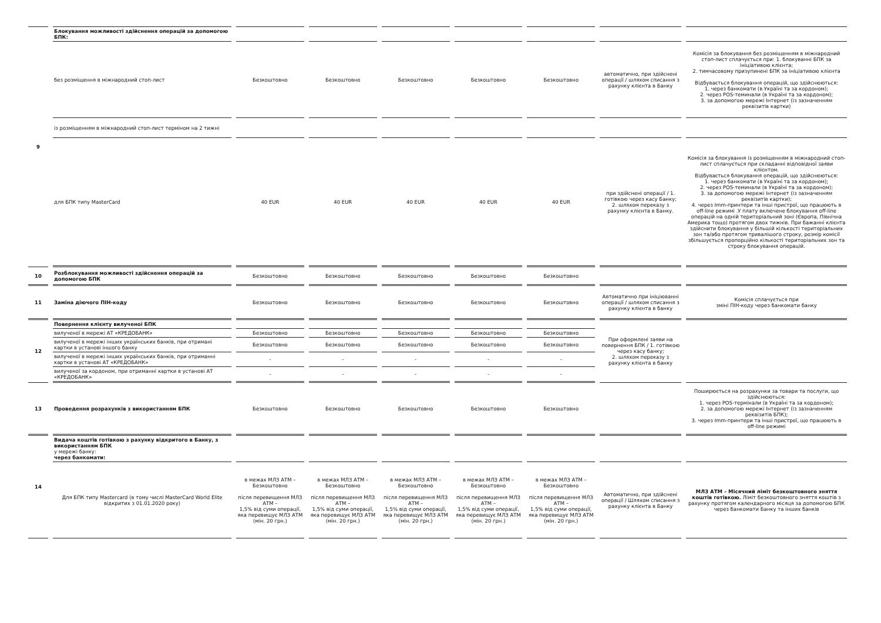| 9 | Блокування можливості здійснення операцій за допомогою БПК: | | | | | | | |
| | без розміщення в міжнародний стоп-лист | Безкоштовно | Безкоштовно | Безкоштовно | Безкоштовно | Безкоштовно | автоматично, при здійснені операції / шляхом списання з рахунку клієнта в Банку | Комісія за блокування без розміщенням в міжнародний стоп-лист сплачується при: 1. блокуванні БПК за ініціативою клієнта; 2. тимчасовому призупинені БПК за ініціативою клієнта Відбувається блокування операцій, що здійснюються: 1. через банкомати (в Україні та за кордоном); 2. через POS-теминали (в Україні та за кордоном); 3. за допомогою мережі Інтернет (із зазначенням реквізитів картки) |
| | із розміщенням в міжнародний стоп-лист терміном на 2 тижні | | | | | | | |
| | для БПК типу MasterCard | 40 EUR | 40 EUR | 40 EUR | 40 EUR | 40 EUR | при здійснені операції / 1. готівкою через касу Банку; 2. шляхом переказу з рахунку клієнта в Банку. | Комісія за блокування із розміщенням в міжнародний стоп-лист сплачується при складанні відповідної заяви клієнтом. Відбувається блокування операцій, що здійснюються: 1. через банкомати (в Україні та за кордоном); 2. через POS-теминали (в Україні та за кордоном); 3. за допомогою мережі Інтернет (із зазначенням реквізитів картки); 4. через Imm-принтери та інші пристрої, що працюють в off-line режимі .У плату включене блокування off-line операцій на одній територіальний зоні (Європа, Північна Америка тощо) протягом двох тижнів. При бажанні клієнта здійснити блокування у більшій кількості територіальних зон та/або протягом тривалішого строку, розмір комісії збільшується пропорційно кількості територіальних зон та строку блокування операцій. |
| 10 | Розблокування можливості здійснення операцій за допомогою БПК | Безкоштовно | Безкоштовно | Безкоштовно | Безкоштовно | Безкоштовно | | |
| 11 | Заміна діючого ПІН-коду | Безкоштовно | Безкоштовно | Безкоштовно | Безкоштовно | Безкоштовно | Автоматично при ініціюванні операції / шляхом списання з рахунку клієнта в банку | Комісія сплачується при зміні ПІН-коду через банкомати банку |
| 12 | Повернення клієнту вилученої БПК | | | | | | При оформлені заяви на повернення БПК / 1. готівкою через касу банку; 2. шляхом переказу з рахунку клієнта в банку | |
| | вилученої в мережі АТ «КРЕДОБАНК» | Безкоштовно | Безкоштовно | Безкоштовно | Безкоштовно | Безкоштовно | | |
| | вилученої в мережі інших українських банків, при отримані картки в установі іншого банку | Безкоштовно | Безкоштовно | Безкоштовно | Безкоштовно | Безкоштовно | | |
| | вилученої в мережі інших українських банків, при отриманні картки в установі АТ «КРЕДОБАНК» | - | - | - | - | - | | |
| | вилученої за кордоном, при отриманні картки в установі АТ «КРЕДОБАНК» | - | - | - | - | - | | |
| 13 | Проведення розрахунків з використанням БПК | Безкоштовно | Безкоштовно | Безкоштовно | Безкоштовно | Безкоштовно | | Поширюється на розрахунки за товари та послуги, що здійснюються: 1. через POS-термінали (в Україні та за кордоном); 2. за допомогою мережі Інтернет (із зазначенням реквізитів БПК); 3. через Imm-принтери та інші пристрої, що працюють в off-line режимі |
| 14 | Видача коштів готівкою з рахунку відкритого в Банку, з використанням БПК у мережі банку: через банкомати: | | | | | | | |
| | Для БПК типу Mastercard (в тому числі MasterCard World Elite відкритих з 01.01.2020 року) | в межах МЛЗ АТМ – Безкоштовно після перевищення МЛЗ АТМ – 1,5% від суми операції, яка перевищує МЛЗ АТМ (мін. 20 грн.) | в межах МЛЗ АТМ – Безкоштовно після перевищення МЛЗ АТМ – 1,5% від суми операції, яка перевищує МЛЗ АТМ (мін. 20 грн.) | в межах МЛЗ АТМ – Безкоштовно після перевищення МЛЗ АТМ – 1,5% від суми операції, яка перевищує МЛЗ АТМ (мін. 20 грн.) | в межах МЛЗ АТМ – Безкоштовно після перевищення МЛЗ АТМ – 1,5% від суми операції, яка перевищує МЛЗ АТМ (мін. 20 грн.) | в межах МЛЗ АТМ – Безкоштовно після перевищення МЛЗ АТМ – 1,5% від суми операції, яка перевищує МЛЗ АТМ (мін. 20 грн.) | Автоматично, при здійснені операції / Шляхом списання з рахунку клієнта в Банку | МЛЗ АТМ – Місячний ліміт безкоштовного зняття коштів готівкою. Ліміт безкоштовного зняття коштів з рахунку протягом календарного місяця за допомогою БПК через банкомати Банку та інших банків |